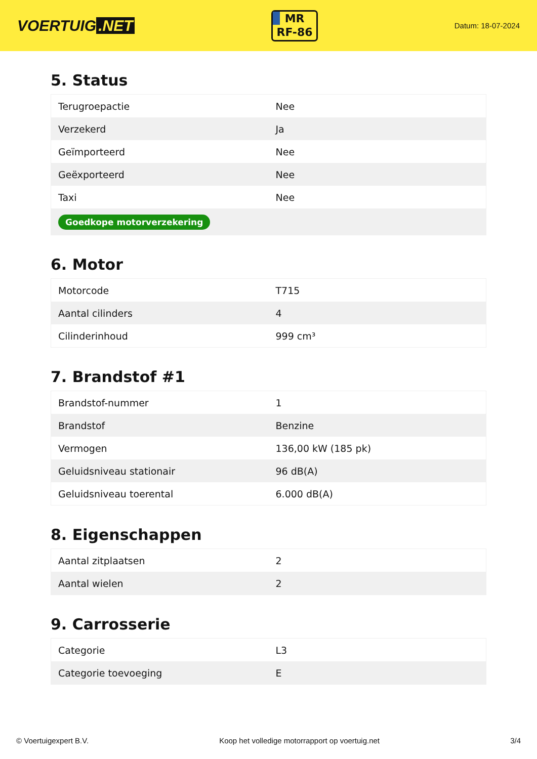VOERTUIG.NET
MR
RF-86
Datum: 18-07-2024
5. Status
| Terugroepactie | Nee |
| Verzekerd | Ja |
| Geïmporteerd | Nee |
| Geëxporteerd | Nee |
| Taxi | Nee |
| Goedkope motorverzekering | |
6. Motor
| Motorcode | T715 |
| Aantal cilinders | 4 |
| Cilinderinhoud | 999 cm³ |
7. Brandstof #1
| Brandstof-nummer | 1 |
| Brandstof | Benzine |
| Vermogen | 136,00 kW (185 pk) |
| Geluidsniveau stationair | 96 dB(A) |
| Geluidsniveau toerental | 6.000 dB(A) |
8. Eigenschappen
| Aantal zitplaatsen | 2 |
| Aantal wielen | 2 |
9. Carrosserie
| Categorie | L3 |
| Categorie toevoeging | E |
© Voertuigexpert B.V. Koop het volledige motorrapport op voertuig.net 3/4